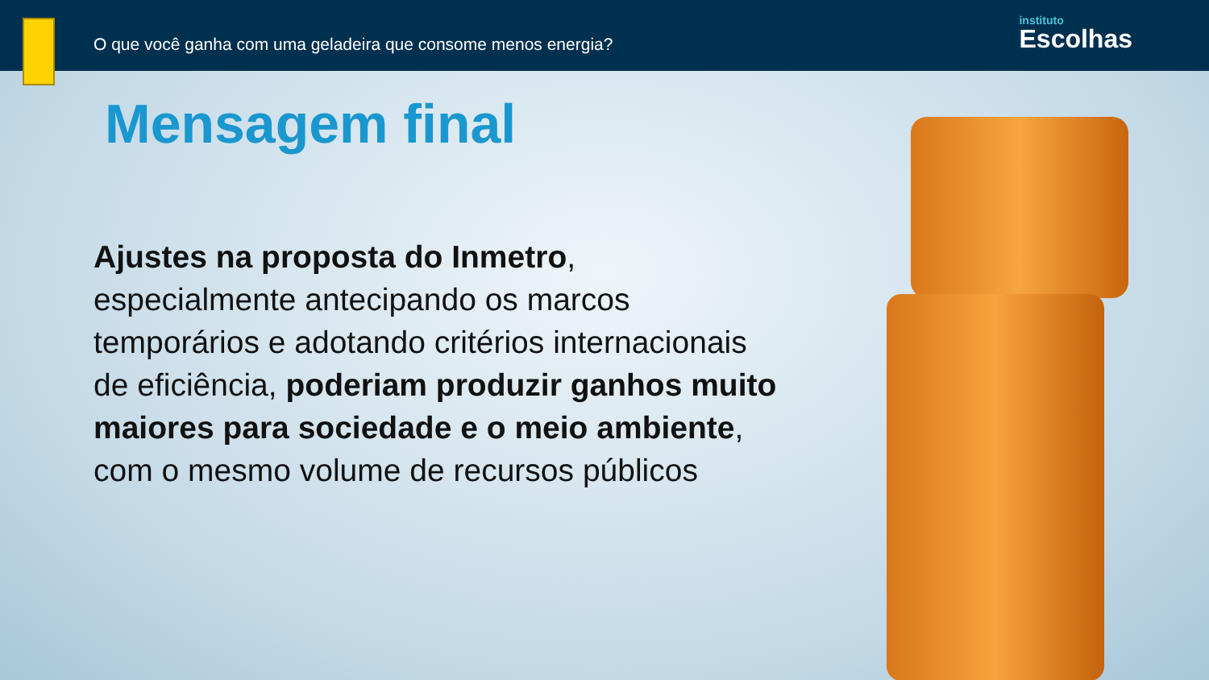O que você ganha com uma geladeira que consome menos energia?
instituto
Escolhas
Mensagem final
Ajustes na proposta do Inmetro, especialmente antecipando os marcos temporários e adotando critérios internacionais de eficiência, poderiam produzir ganhos muito maiores para sociedade e o meio ambiente, com o mesmo volume de recursos públicos